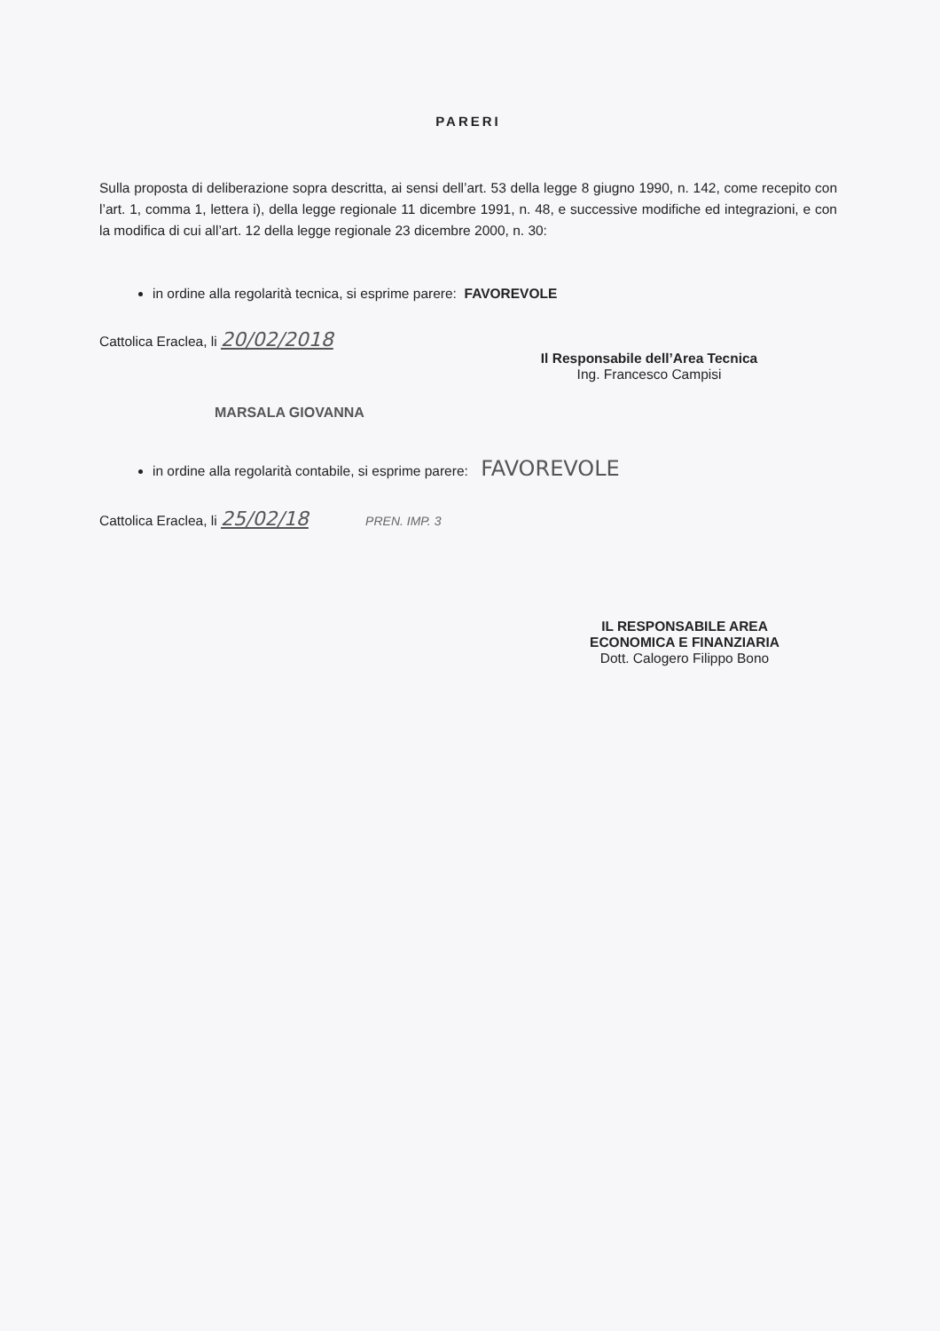PARERI
Sulla proposta di deliberazione sopra descritta, ai sensi dell’art. 53 della legge 8 giugno 1990, n. 142, come recepito con l’art. 1, comma 1, lettera i), della legge regionale 11 dicembre 1991, n. 48, e successive modifiche ed integrazioni, e con la modifica di cui all’art. 12 della legge regionale 23 dicembre 2000, n. 30:
in ordine alla regolarità tecnica, si esprime parere: FAVOREVOLE
Cattolica Eraclea, li 20/02/2018
Il Responsabile dell’Area Tecnica
Ing. Francesco Campisi
MARSALA GIOVANNA
in ordine alla regolarità contabile, si esprime parere: FAVOREVOLE
Cattolica Eraclea, li 25/02/18 PREN. IMP. 3
IL RESPONSABILE AREA
ECONOMICA E FINANZIARIA
Dott. Calogero Filippo Bono